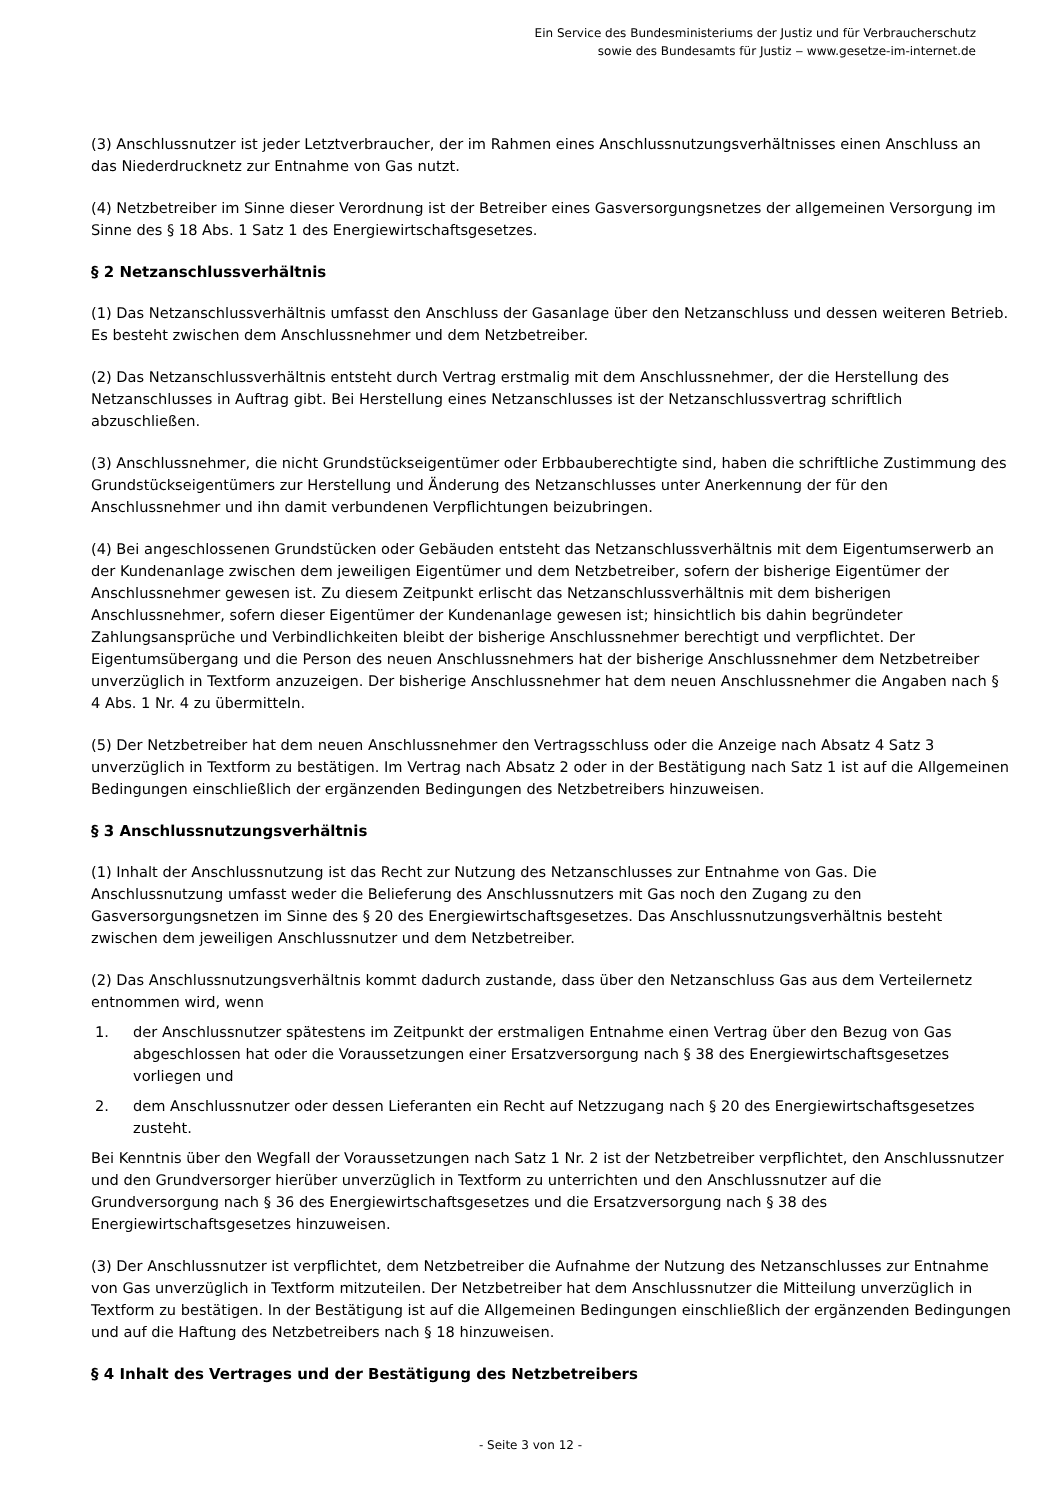Ein Service des Bundesministeriums der Justiz und für Verbraucherschutz
sowie des Bundesamts für Justiz ‒ www.gesetze-im-internet.de
(3) Anschlussnutzer ist jeder Letztverbraucher, der im Rahmen eines Anschlussnutzungsverhältnisses einen Anschluss an das Niederdrucknetz zur Entnahme von Gas nutzt.
(4) Netzbetreiber im Sinne dieser Verordnung ist der Betreiber eines Gasversorgungsnetzes der allgemeinen Versorgung im Sinne des § 18 Abs. 1 Satz 1 des Energiewirtschaftsgesetzes.
§ 2 Netzanschlussverhältnis
(1) Das Netzanschlussverhältnis umfasst den Anschluss der Gasanlage über den Netzanschluss und dessen weiteren Betrieb. Es besteht zwischen dem Anschlussnehmer und dem Netzbetreiber.
(2) Das Netzanschlussverhältnis entsteht durch Vertrag erstmalig mit dem Anschlussnehmer, der die Herstellung des Netzanschlusses in Auftrag gibt. Bei Herstellung eines Netzanschlusses ist der Netzanschlussvertrag schriftlich abzuschließen.
(3) Anschlussnehmer, die nicht Grundstückseigentümer oder Erbbauberechtigte sind, haben die schriftliche Zustimmung des Grundstückseigentümers zur Herstellung und Änderung des Netzanschlusses unter Anerkennung der für den Anschlussnehmer und ihn damit verbundenen Verpflichtungen beizubringen.
(4) Bei angeschlossenen Grundstücken oder Gebäuden entsteht das Netzanschlussverhältnis mit dem Eigentumserwerb an der Kundenanlage zwischen dem jeweiligen Eigentümer und dem Netzbetreiber, sofern der bisherige Eigentümer der Anschlussnehmer gewesen ist. Zu diesem Zeitpunkt erlischt das Netzanschlussverhältnis mit dem bisherigen Anschlussnehmer, sofern dieser Eigentümer der Kundenanlage gewesen ist; hinsichtlich bis dahin begründeter Zahlungsansprüche und Verbindlichkeiten bleibt der bisherige Anschlussnehmer berechtigt und verpflichtet. Der Eigentumsübergang und die Person des neuen Anschlussnehmers hat der bisherige Anschlussnehmer dem Netzbetreiber unverzüglich in Textform anzuzeigen. Der bisherige Anschlussnehmer hat dem neuen Anschlussnehmer die Angaben nach § 4 Abs. 1 Nr. 4 zu übermitteln.
(5) Der Netzbetreiber hat dem neuen Anschlussnehmer den Vertragsschluss oder die Anzeige nach Absatz 4 Satz 3 unverzüglich in Textform zu bestätigen. Im Vertrag nach Absatz 2 oder in der Bestätigung nach Satz 1 ist auf die Allgemeinen Bedingungen einschließlich der ergänzenden Bedingungen des Netzbetreibers hinzuweisen.
§ 3 Anschlussnutzungsverhältnis
(1) Inhalt der Anschlussnutzung ist das Recht zur Nutzung des Netzanschlusses zur Entnahme von Gas. Die Anschlussnutzung umfasst weder die Belieferung des Anschlussnutzers mit Gas noch den Zugang zu den Gasversorgungsnetzen im Sinne des § 20 des Energiewirtschaftsgesetzes. Das Anschlussnutzungsverhältnis besteht zwischen dem jeweiligen Anschlussnutzer und dem Netzbetreiber.
(2) Das Anschlussnutzungsverhältnis kommt dadurch zustande, dass über den Netzanschluss Gas aus dem Verteilernetz entnommen wird, wenn
1. der Anschlussnutzer spätestens im Zeitpunkt der erstmaligen Entnahme einen Vertrag über den Bezug von Gas abgeschlossen hat oder die Voraussetzungen einer Ersatzversorgung nach § 38 des Energiewirtschaftsgesetzes vorliegen und
2. dem Anschlussnutzer oder dessen Lieferanten ein Recht auf Netzzugang nach § 20 des Energiewirtschaftsgesetzes zusteht.
Bei Kenntnis über den Wegfall der Voraussetzungen nach Satz 1 Nr. 2 ist der Netzbetreiber verpflichtet, den Anschlussnutzer und den Grundversorger hierüber unverzüglich in Textform zu unterrichten und den Anschlussnutzer auf die Grundversorgung nach § 36 des Energiewirtschaftsgesetzes und die Ersatzversorgung nach § 38 des Energiewirtschaftsgesetzes hinzuweisen.
(3) Der Anschlussnutzer ist verpflichtet, dem Netzbetreiber die Aufnahme der Nutzung des Netzanschlusses zur Entnahme von Gas unverzüglich in Textform mitzuteilen. Der Netzbetreiber hat dem Anschlussnutzer die Mitteilung unverzüglich in Textform zu bestätigen. In der Bestätigung ist auf die Allgemeinen Bedingungen einschließlich der ergänzenden Bedingungen und auf die Haftung des Netzbetreibers nach § 18 hinzuweisen.
§ 4 Inhalt des Vertrages und der Bestätigung des Netzbetreibers
- Seite 3 von 12 -